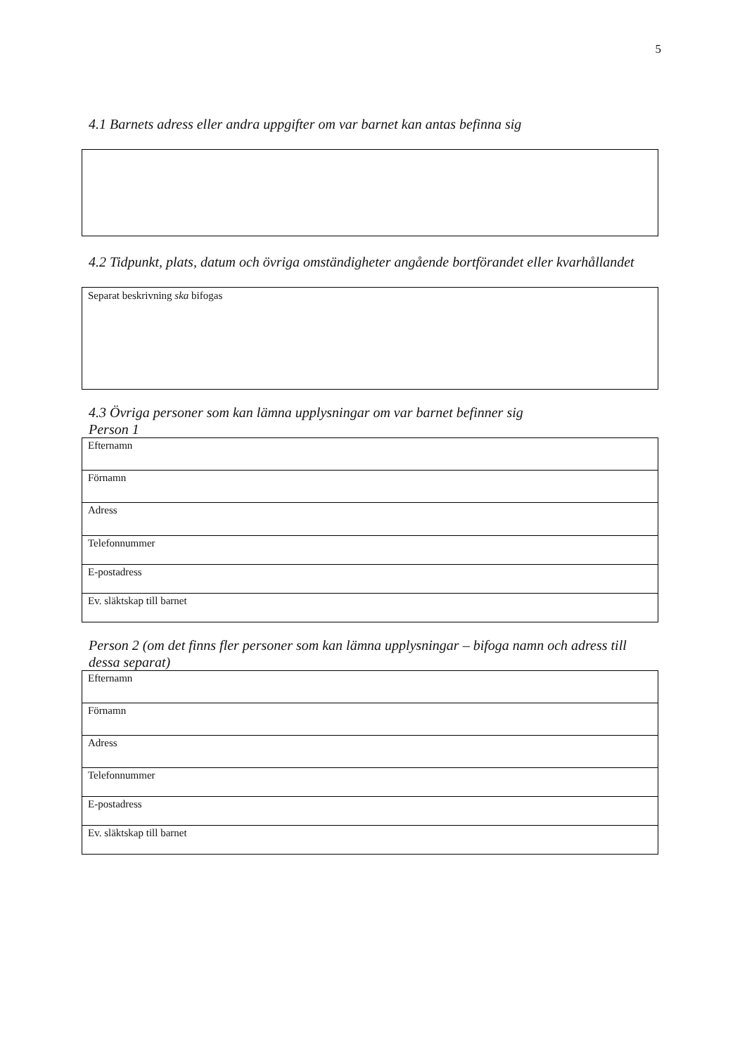5
4.1 Barnets adress eller andra uppgifter om var barnet kan antas befinna sig
4.2 Tidpunkt, plats, datum och övriga omständigheter angående bortförandet eller kvarhållandet
Separat beskrivning ska bifogas
4.3 Övriga personer som kan lämna upplysningar om var barnet befinner sig
Person 1
| Efternamn |
| Förnamn |
| Adress |
| Telefonnummer |
| E-postadress |
| Ev. släktskap till barnet |
Person 2 (om det finns fler personer som kan lämna upplysningar – bifoga namn och adress till dessa separat)
| Efternamn |
| Förnamn |
| Adress |
| Telefonnummer |
| E-postadress |
| Ev. släktskap till barnet |